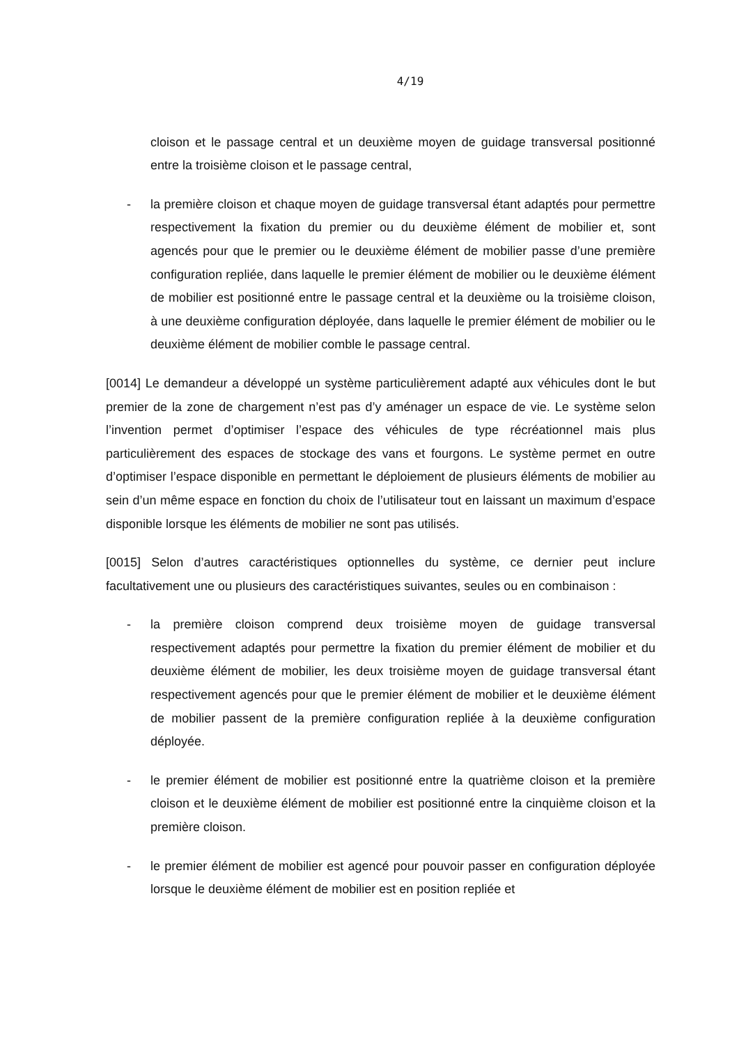4/19
cloison et le passage central et un deuxième moyen de guidage transversal positionné entre la troisième cloison et le passage central,
- la première cloison et chaque moyen de guidage transversal étant adaptés pour permettre respectivement la fixation du premier ou du deuxième élément de mobilier et, sont agencés pour que le premier ou le deuxième élément de mobilier passe d’une première configuration repliée, dans laquelle le premier élément de mobilier ou le deuxième élément de mobilier est positionné entre le passage central et la deuxième ou la troisième cloison, à une deuxième configuration déployée, dans laquelle le premier élément de mobilier ou le deuxième élément de mobilier comble le passage central.
[0014] Le demandeur a développé un système particulièrement adapté aux véhicules dont le but premier de la zone de chargement n’est pas d’y aménager un espace de vie. Le système selon l’invention permet d’optimiser l’espace des véhicules de type récréationnel mais plus particulièrement des espaces de stockage des vans et fourgons. Le système permet en outre d’optimiser l’espace disponible en permettant le déploiement de plusieurs éléments de mobilier au sein d’un même espace en fonction du choix de l’utilisateur tout en laissant un maximum d’espace disponible lorsque les éléments de mobilier ne sont pas utilisés.
[0015] Selon d’autres caractéristiques optionnelles du système, ce dernier peut inclure facultativement une ou plusieurs des caractéristiques suivantes, seules ou en combinaison :
- la première cloison comprend deux troisième moyen de guidage transversal respectivement adaptés pour permettre la fixation du premier élément de mobilier et du deuxième élément de mobilier, les deux troisième moyen de guidage transversal étant respectivement agencés pour que le premier élément de mobilier et le deuxième élément de mobilier passent de la première configuration repliée à la deuxième configuration déployée.
- le premier élément de mobilier est positionné entre la quatrième cloison et la première cloison et le deuxième élément de mobilier est positionné entre la cinquième cloison et la première cloison.
- le premier élément de mobilier est agencé pour pouvoir passer en configuration déployée lorsque le deuxième élément de mobilier est en position repliée et